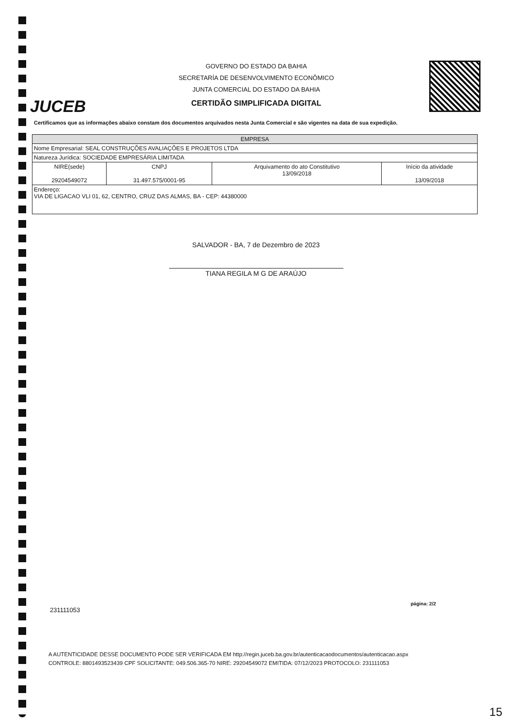JUCEB
GOVERNO DO ESTADO DA BAHIA
SECRETARÍA DE DESENVOLVIMENTO ECONÔMICO
JUNTA COMERCIAL DO ESTADO DA BAHIA
CERTIDÃO SIMPLIFICADA DIGITAL
Certificamos que as informações abaixo constam dos documentos arquivados nesta Junta Comercial e são vigentes na data de sua expedição.
| EMPRESA | | | |
| --- | --- | --- | --- |
| Nome Empresarial: SEAL CONSTRUÇÕES AVALIAÇÕES E PROJETOS LTDA | | | |
| Natureza Jurídica: SOCIEDADE EMPRESÁRIA LIMITADA | | | |
| NIRE(sede) 29204549072 | CNPJ 31.497.575/0001-95 | Arquivamento do ato Constitutivo 13/09/2018 | Início da atividade 13/09/2018 |
| Endereço: VIA DE LIGACAO VLI 01, 62, CENTRO, CRUZ DAS ALMAS, BA - CEP: 44380000 | | | |
SALVADOR - BA, 7 de Dezembro de 2023
TIANA REGILA M G DE ARAÚJO
página: 2/2
231111053
A AUTENTICIDADE DESSE DOCUMENTO PODE SER VERIFICADA EM http://regin.juceb.ba.gov.br/autenticacaodocumentos/autenticacao.aspx
CONTROLE: 8801493523439 CPF SOLICITANTE: 049.506.365-70 NIRE: 29204549072 EMITIDA: 07/12/2023 PROTOCOLO: 231111053
15